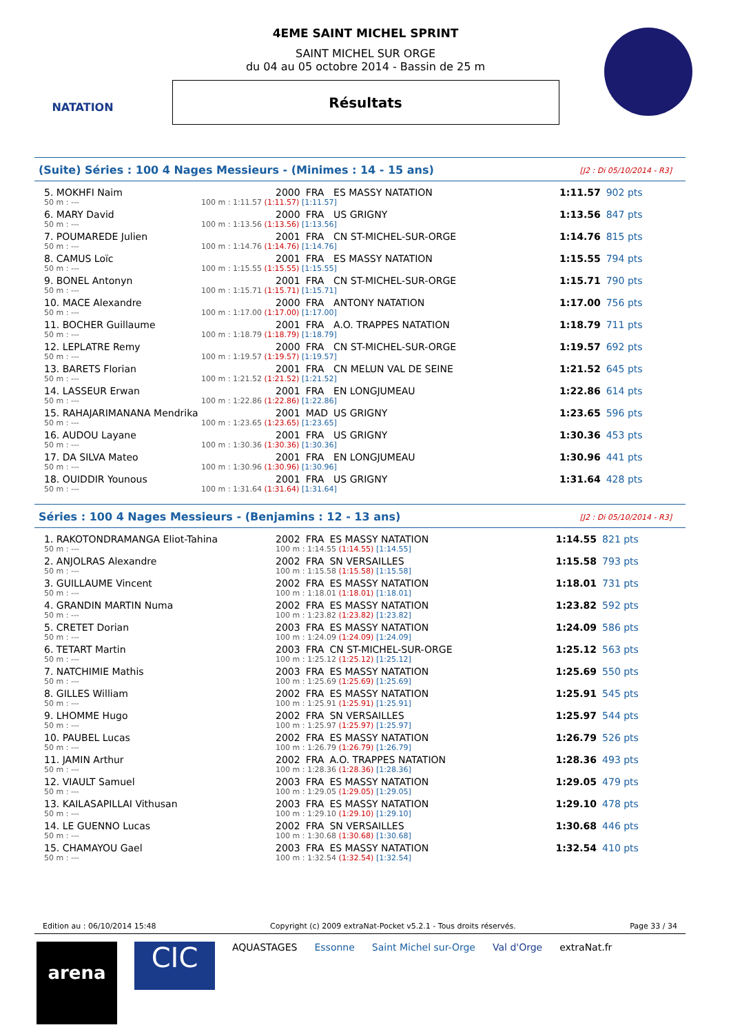NATATION
4EME SAINT MICHEL SPRINT
SAINT MICHEL SUR ORGE
du 04 au 05 octobre 2014 - Bassin de 25 m
Résultats
(Suite) Séries : 100 4 Nages Messieurs - (Minimes : 14 - 15 ans) [J2 : Di 05/10/2014 - R3]
| 5. MOKHFI Naim | | 2000 | FRA | ES MASSY NATATION | 1:11.57 | 902 pts |
| 50 m : --- | 100 m : 1:11.57 (1:11.57) [1:11.57] | | | | | |
| 6. MARY David | | 2000 | FRA | US GRIGNY | 1:13.56 | 847 pts |
| 50 m : --- | 100 m : 1:13.56 (1:13.56) [1:13.56] | | | | | |
| 7. POUMAREDE Julien | | 2001 | FRA | CN ST-MICHEL-SUR-ORGE | 1:14.76 | 815 pts |
| 50 m : --- | 100 m : 1:14.76 (1:14.76) [1:14.76] | | | | | |
| 8. CAMUS Loïc | | 2001 | FRA | ES MASSY NATATION | 1:15.55 | 794 pts |
| 50 m : --- | 100 m : 1:15.55 (1:15.55) [1:15.55] | | | | | |
| 9. BONEL Antonyn | | 2001 | FRA | CN ST-MICHEL-SUR-ORGE | 1:15.71 | 790 pts |
| 50 m : --- | 100 m : 1:15.71 (1:15.71) [1:15.71] | | | | | |
| 10. MACE Alexandre | | 2000 | FRA | ANTONY NATATION | 1:17.00 | 756 pts |
| 50 m : --- | 100 m : 1:17.00 (1:17.00) [1:17.00] | | | | | |
| 11. BOCHER Guillaume | | 2001 | FRA | A.O. TRAPPES NATATION | 1:18.79 | 711 pts |
| 50 m : --- | 100 m : 1:18.79 (1:18.79) [1:18.79] | | | | | |
| 12. LEPLATRE Remy | | 2000 | FRA | CN ST-MICHEL-SUR-ORGE | 1:19.57 | 692 pts |
| 50 m : --- | 100 m : 1:19.57 (1:19.57) [1:19.57] | | | | | |
| 13. BARETS Florian | | 2001 | FRA | CN MELUN VAL DE SEINE | 1:21.52 | 645 pts |
| 50 m : --- | 100 m : 1:21.52 (1:21.52) [1:21.52] | | | | | |
| 14. LASSEUR Erwan | | 2001 | FRA | EN LONGJUMEAU | 1:22.86 | 614 pts |
| 50 m : --- | 100 m : 1:22.86 (1:22.86) [1:22.86] | | | | | |
| 15. RAHAJARIMANANA Mendrika | | 2001 | MAD | US GRIGNY | 1:23.65 | 596 pts |
| 50 m : --- | 100 m : 1:23.65 (1:23.65) [1:23.65] | | | | | |
| 16. AUDOU Layane | | 2001 | FRA | US GRIGNY | 1:30.36 | 453 pts |
| 50 m : --- | 100 m : 1:30.36 (1:30.36) [1:30.36] | | | | | |
| 17. DA SILVA Mateo | | 2001 | FRA | EN LONGJUMEAU | 1:30.96 | 441 pts |
| 50 m : --- | 100 m : 1:30.96 (1:30.96) [1:30.96] | | | | | |
| 18. OUIDDIR Younous | | 2001 | FRA | US GRIGNY | 1:31.64 | 428 pts |
| 50 m : --- | 100 m : 1:31.64 (1:31.64) [1:31.64] | | | | | |
Séries : 100 4 Nages Messieurs - (Benjamins : 12 - 13 ans) [J2 : Di 05/10/2014 - R3]
| 1. RAKOTONDRAMANGA Eliot-Tahina | | 2002 | FRA | ES MASSY NATATION | 1:14.55 | 821 pts |
| 50 m : --- | 100 m : 1:14.55 (1:14.55) [1:14.55] | | | | | |
| 2. ANJOLRAS Alexandre | | 2002 | FRA | SN VERSAILLES | 1:15.58 | 793 pts |
| 50 m : --- | 100 m : 1:15.58 (1:15.58) [1:15.58] | | | | | |
| 3. GUILLAUME Vincent | | 2002 | FRA | ES MASSY NATATION | 1:18.01 | 731 pts |
| 50 m : --- | 100 m : 1:18.01 (1:18.01) [1:18.01] | | | | | |
| 4. GRANDIN MARTIN Numa | | 2002 | FRA | ES MASSY NATATION | 1:23.82 | 592 pts |
| 50 m : --- | 100 m : 1:23.82 (1:23.82) [1:23.82] | | | | | |
| 5. CRETET Dorian | | 2003 | FRA | ES MASSY NATATION | 1:24.09 | 586 pts |
| 50 m : --- | 100 m : 1:24.09 (1:24.09) [1:24.09] | | | | | |
| 6. TETART Martin | | 2003 | FRA | CN ST-MICHEL-SUR-ORGE | 1:25.12 | 563 pts |
| 50 m : --- | 100 m : 1:25.12 (1:25.12) [1:25.12] | | | | | |
| 7. NATCHIMIE Mathis | | 2003 | FRA | ES MASSY NATATION | 1:25.69 | 550 pts |
| 50 m : --- | 100 m : 1:25.69 (1:25.69) [1:25.69] | | | | | |
| 8. GILLES William | | 2002 | FRA | ES MASSY NATATION | 1:25.91 | 545 pts |
| 50 m : --- | 100 m : 1:25.91 (1:25.91) [1:25.91] | | | | | |
| 9. LHOMME Hugo | | 2002 | FRA | SN VERSAILLES | 1:25.97 | 544 pts |
| 50 m : --- | 100 m : 1:25.97 (1:25.97) [1:25.97] | | | | | |
| 10. PAUBEL Lucas | | 2002 | FRA | ES MASSY NATATION | 1:26.79 | 526 pts |
| 50 m : --- | 100 m : 1:26.79 (1:26.79) [1:26.79] | | | | | |
| 11. JAMIN Arthur | | 2002 | FRA | A.O. TRAPPES NATATION | 1:28.36 | 493 pts |
| 50 m : --- | 100 m : 1:28.36 (1:28.36) [1:28.36] | | | | | |
| 12. VIAULT Samuel | | 2003 | FRA | ES MASSY NATATION | 1:29.05 | 479 pts |
| 50 m : --- | 100 m : 1:29.05 (1:29.05) [1:29.05] | | | | | |
| 13. KAILASAPILLAI Vithusan | | 2003 | FRA | ES MASSY NATATION | 1:29.10 | 478 pts |
| 50 m : --- | 100 m : 1:29.10 (1:29.10) [1:29.10] | | | | | |
| 14. LE GUENNO Lucas | | 2002 | FRA | SN VERSAILLES | 1:30.68 | 446 pts |
| 50 m : --- | 100 m : 1:30.68 (1:30.68) [1:30.68] | | | | | |
| 15. CHAMAYOU Gael | | 2003 | FRA | ES MASSY NATATION | 1:32.54 | 410 pts |
| 50 m : --- | 100 m : 1:32.54 (1:32.54) [1:32.54] | | | | | |
Edition au : 06/10/2014 15:48 Copyright (c) 2009 extraNat-Pocket v5.2.1 - Tous droits réservés. Page 33 / 34
arena
CIC
AQUASTAGES Essonne Saint Michel sur-Orge Val d'Orge extraNat.fr